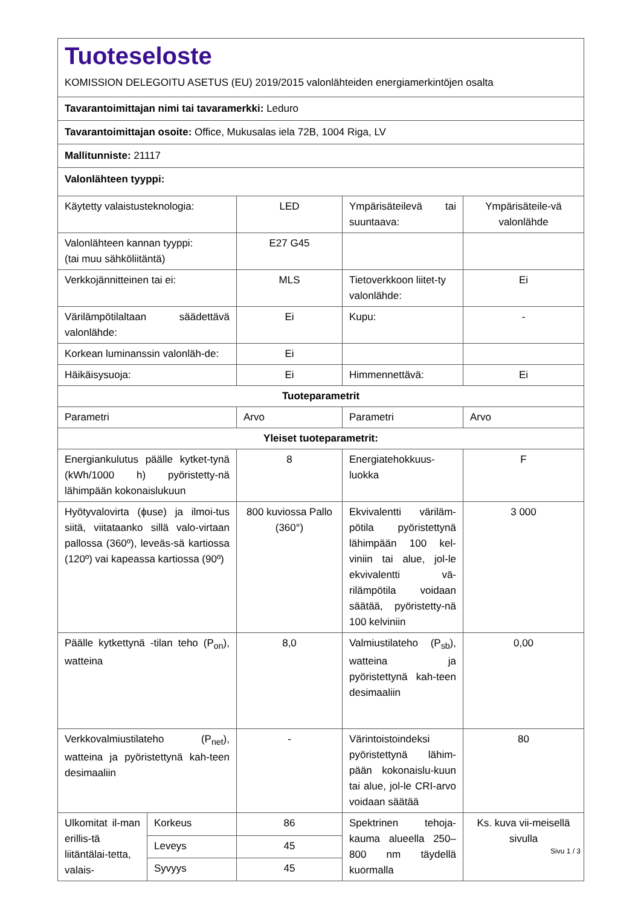| Tuoteseloste KOMISSION DELEGOITU ASETUS (EU) 2019/2015 valonlähteiden energiamerkintöjen osalta | | | | |
| Tavarantoimittajan nimi tai tavaramerkki: Leduro | | | | |
| Tavarantoimittajan osoite: Office, Mukusalas iela 72B, 1004 Riga, LV | | | | |
| Mallitunniste: 21117 | | | | |
| Valonlähteen tyyppi: | | | | |
| Käytetty valaistusteknologia: | | LED | Ympärisäteilevä tai suuntaava: | Ympärisäteile-vä valonlähde |
| Valonlähteen kannan tyyppi: (tai muu sähköliitäntä) | | E27 G45 | | |
| Verkkojännitteinen tai ei: | | MLS | Tietoverkkoon liitet-ty valonlähde: | Ei |
| Värilämpötilaltaan säädettävä valonlähde: | | Ei | Kupu: | - |
| Korkean luminanssin valonläh-de: | | Ei | | |
| Häikäisysuoja: | | Ei | Himmennettävä: | Ei |
| Tuoteparametrit | | | | |
| Parametri | | Arvo | Parametri | Arvo |
| Yleiset tuoteparametrit: | | | | |
| Energiankulutus päälle kytket-tynä (kWh/1000 h) pyöristetty-nä lähimpään kokonaislukuun | | 8 | Energiatehokkuus-luokka | F |
| Hyötyvalovirta (ϕuse) ja ilmoi-tus siitä, viitataanko sillä valo-virtaan pallossa (360º), leveäs-sä kartiossa (120º) vai kapeassa kartiossa (90º) | | 800 kuviossa Pallo (360°) | Ekvivalentti väriläm-pötila pyöristettynä lähimpään 100 kel-viniin tai alue, jol-le ekvivalentti vä-rilämpötila voidaan säätää, pyöristetty-nä 100 kelviniin | 3 000 |
| Päälle kytkettynä -tilan teho (P<sub>on</sub>), watteina | | 8,0 | Valmiustilateho (P<sub>sb</sub>), watteina ja pyöristettynä kah-teen desimaaliin | 0,00 |
| Verkkovalmiustilateho (P<sub>net</sub>), watteina ja pyöristettynä kah-teen desimaaliin | | - | Värintoistoindeksi pyöristettynä lähim-pään kokonaislu-kuun tai alue, jol-le CRI-arvo voidaan säätää | 80 |
| Ulkomitat il-man erillis-tä liitäntälai-tetta, valais- | Korkeus | 86 | Spektrinen tehoja-kauma alueella 250–800 nm täydellä kuormalla | Ks. kuva vii-meisellä sivulla |
| | Leveys | 45 | | |
| | Syvyys | 45 | | |
Sivu 1 / 3